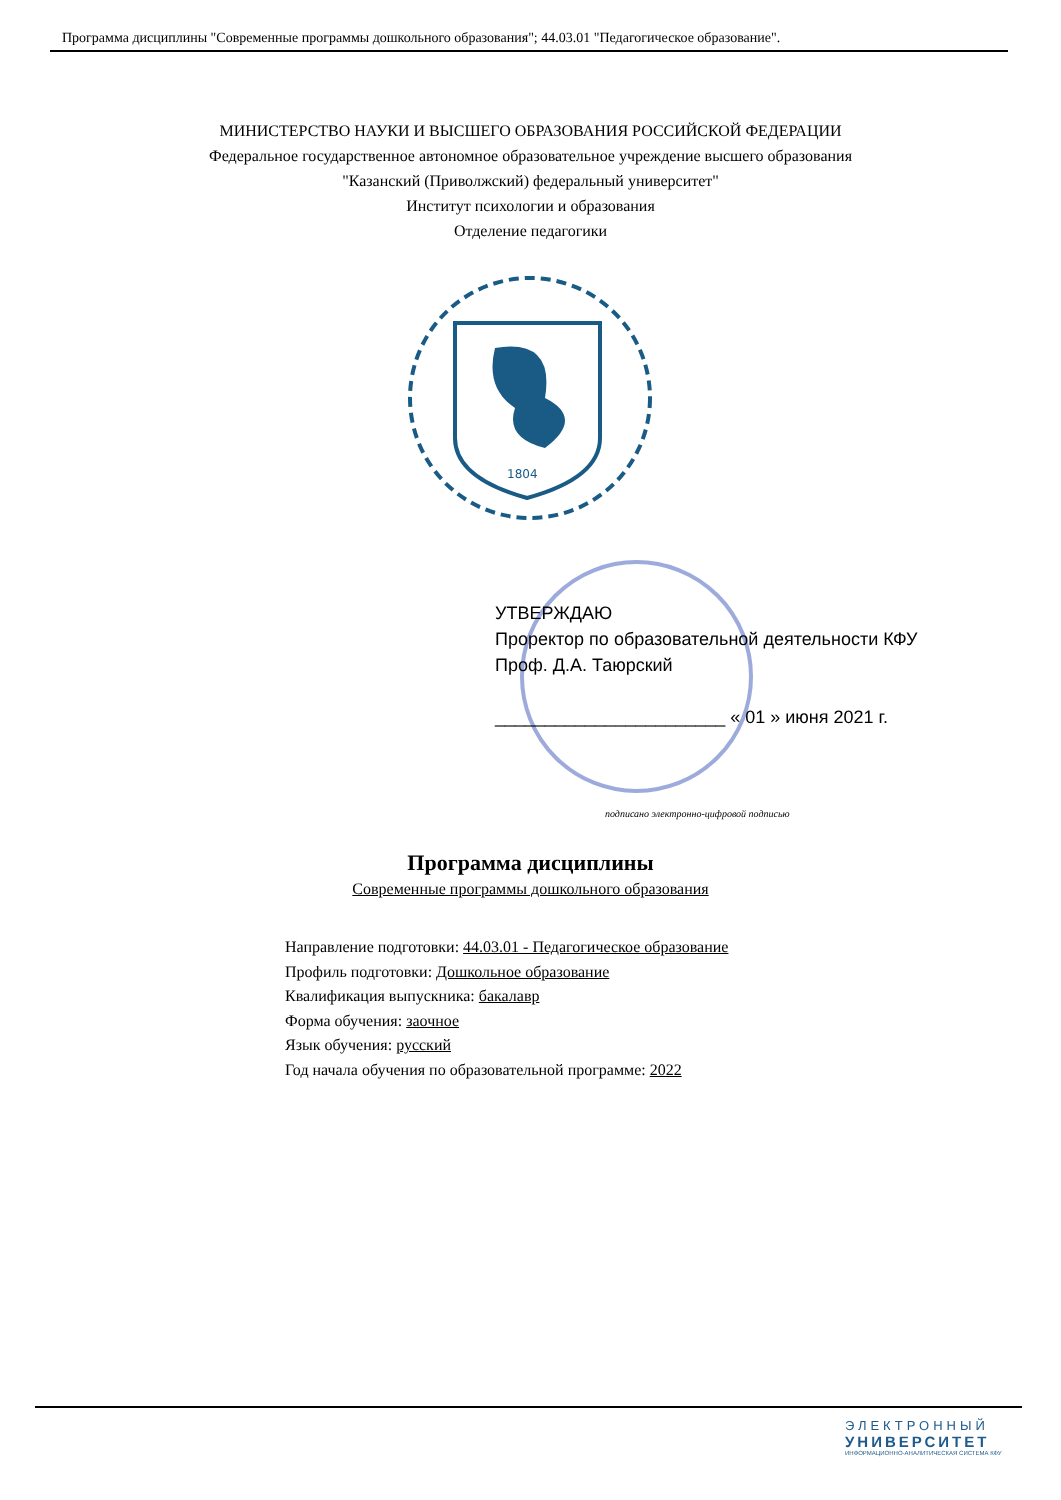Программа дисциплины "Современные программы дошкольного образования"; 44.03.01 "Педагогическое образование".
МИНИСТЕРСТВО НАУКИ И ВЫСШЕГО ОБРАЗОВАНИЯ РОССИЙСКОЙ ФЕДЕРАЦИИ
Федеральное государственное автономное образовательное учреждение высшего образования
"Казанский (Приволжский) федеральный университет"
Институт психологии и образования
Отделение педагогики
1804
УТВЕРЖДАЮ
Проректор по образовательной деятельности КФУ
Проф. Д.А. Таюрский
_______________________ « 01 » июня 2021 г.
подписано электронно-цифровой подписью
Программа дисциплины
Современные программы дошкольного образования
Направление подготовки: 44.03.01 - Педагогическое образование
Профиль подготовки: Дошкольное образование
Квалификация выпускника: бакалавр
Форма обучения: заочное
Язык обучения: русский
Год начала обучения по образовательной программе: 2022
ЭЛЕКТРОННЫЙ
УНИВЕРСИТЕТ
ИНФОРМАЦИОННО-АНАЛИТИЧЕСКАЯ СИСТЕМА КФУ